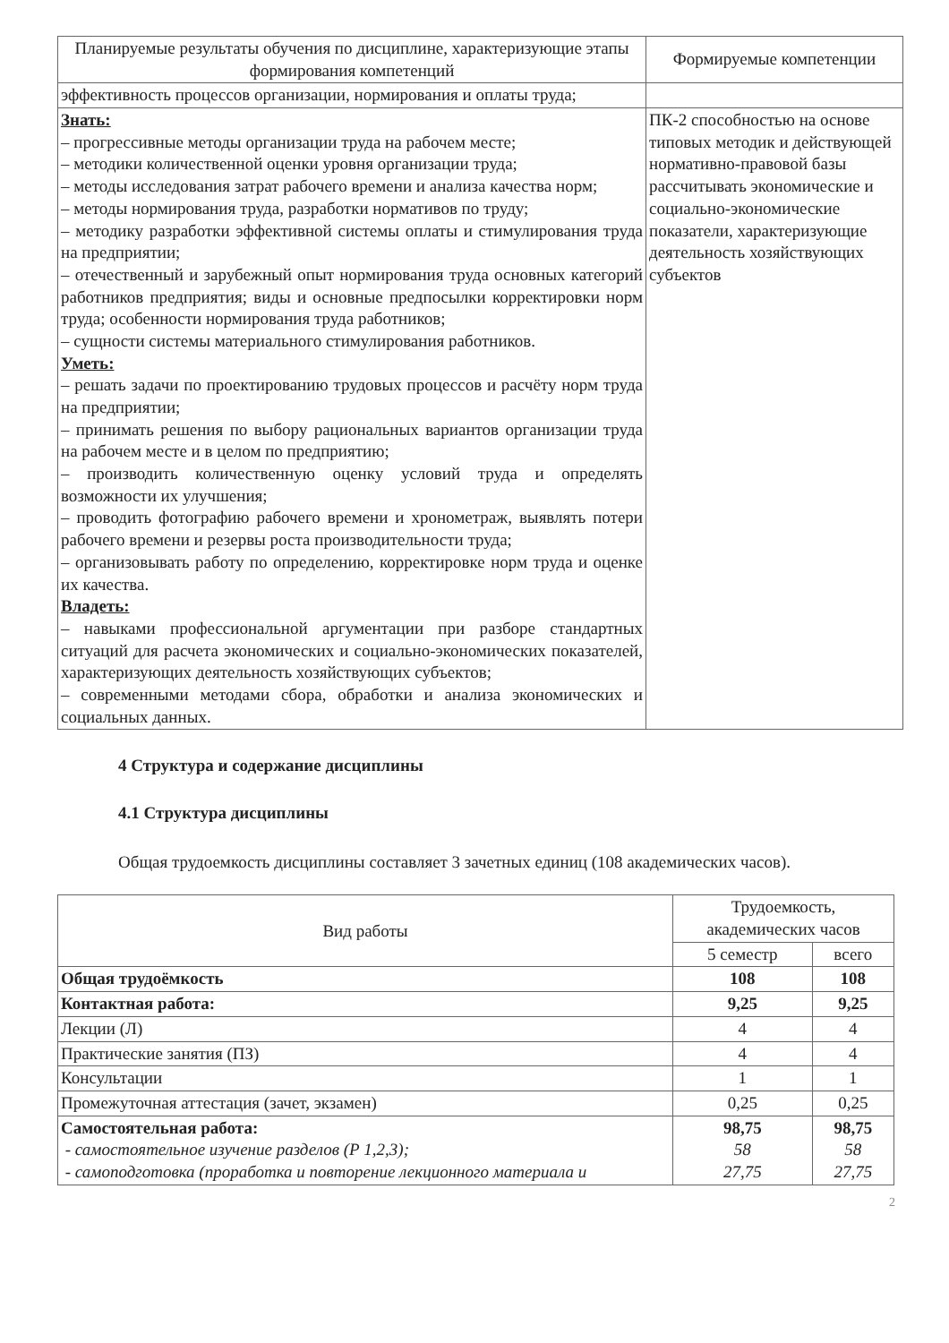| Планируемые результаты обучения по дисциплине, характеризующие этапы формирования компетенций | Формируемые компетенции |
| --- | --- |
| эффективность процессов организации, нормирования и оплаты труда; | |
| Знать: – прогрессивные методы организации труда на рабочем месте; – методики количественной оценки уровня организации труда; – методы исследования затрат рабочего времени и анализа качества норм; – методы нормирования труда, разработки нормативов по труду; – методику разработки эффективной системы оплаты и стимулирования труда на предприятии; – отечественный и зарубежный опыт нормирования труда основных категорий работников предприятия; виды и основные предпосылки корректировки норм труда; особенности нормирования труда работников; – сущности системы материального стимулирования работников. Уметь: – решать задачи по проектированию трудовых процессов и расчёту норм труда на предприятии; – принимать решения по выбору рациональных вариантов организации труда на рабочем месте и в целом по предприятию; – производить количественную оценку условий труда и определять возможности их улучшения; – проводить фотографию рабочего времени и хронометраж, выявлять потери рабочего времени и резервы роста производительности труда; – организовывать работу по определению, корректировке норм труда и оценке их качества. Владеть: – навыками профессиональной аргументации при разборе стандартных ситуаций для расчета экономических и социально-экономических показателей, характеризующих деятельность хозяйствующих субъектов; – современными методами сбора, обработки и анализа экономических и социальных данных. | ПК-2 способностью на основе типовых методик и действующей нормативно-правовой базы рассчитывать экономические и социально-экономические показатели, характеризующие деятельность хозяйствующих субъектов |
4 Структура и содержание дисциплины
4.1 Структура дисциплины
Общая трудоемкость дисциплины составляет 3 зачетных единиц (108 академических часов).
| Вид работы | Трудоемкость, академических часов | |
| --- | --- | --- |
| | 5 семестр | всего |
| Общая трудоёмкость | 108 | 108 |
| Контактная работа: | 9,25 | 9,25 |
| Лекции (Л) | 4 | 4 |
| Практические занятия (ПЗ) | 4 | 4 |
| Консультации | 1 | 1 |
| Промежуточная аттестация (зачет, экзамен) | 0,25 | 0,25 |
| Самостоятельная работа: - самостоятельное изучение разделов (Р 1,2,3); - самоподготовка (проработка и повторение лекционного материала и | 98,75 58 27,75 | 98,75 58 27,75 |
2